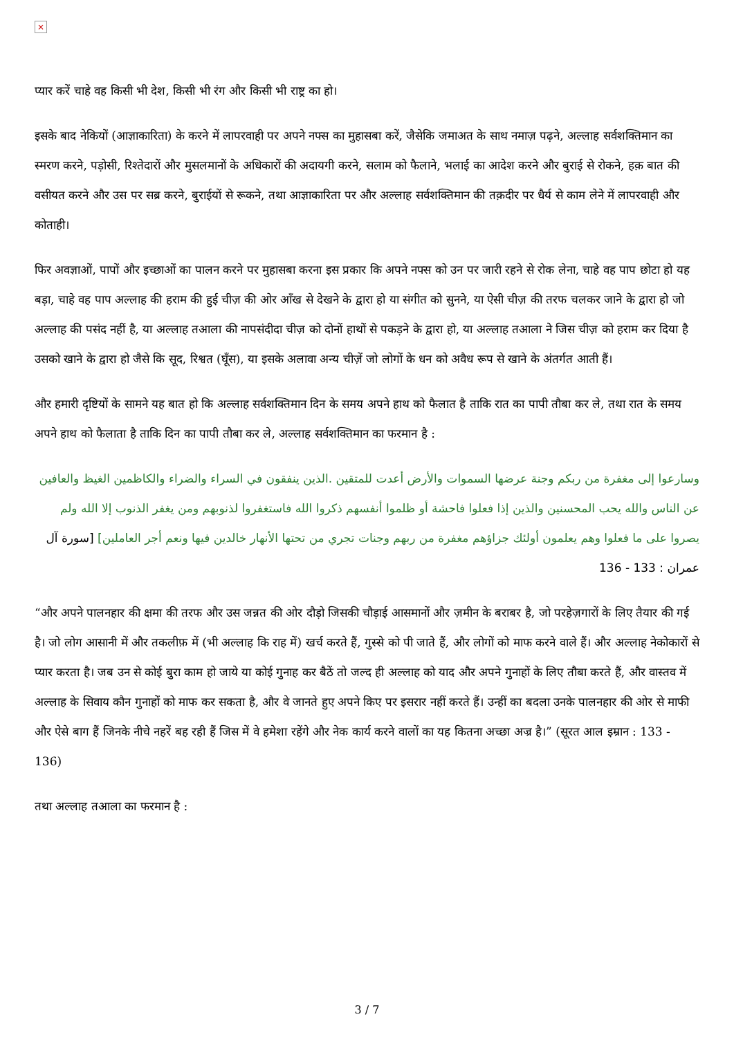×
प्यार करें चाहे वह किसी भी देश, किसी भी रंग और किसी भी राष्ट्र का हो।
इसके बाद नेकियों (आज्ञाकारिता) के करने में लापरवाही पर अपने नफ्स का मुहासबा करें, जैसेकि जमाअत के साथ नमाज़ पढ़ने, अल्लाह सर्वशक्तिमान का स्मरण करने, पड़ोसी, रिश्तेदारों और मुसलमानों के अधिकारों की अदायगी करने, सलाम को फैलाने, भलाई का आदेश करने और बुराई से रोकने, हक़ बात की वसीयत करने और उस पर सब्र करने, बुराईयों से रूकने, तथा आज्ञाकारिता पर और अल्लाह सर्वशक्तिमान की तक़दीर पर धैर्य से काम लेने में लापरवाही और कोताही।
फिर अवज्ञाओं, पापों और इच्छाओं का पालन करने पर मुहासबा करना इस प्रकार कि अपने नफ्स को उन पर जारी रहने से रोक लेना, चाहे वह पाप छोटा हो यह बड़ा, चाहे वह पाप अल्लाह की हराम की हुई चीज़ की ओर आँख से देखने के द्वारा हो या संगीत को सुनने, या ऐसी चीज़ की तरफ चलकर जाने के द्वारा हो जो अल्लाह की पसंद नहीं है, या अल्लाह तआला की नापसंदीदा चीज़ को दोनों हाथों से पकड़ने के द्वारा हो, या अल्लाह तआला ने जिस चीज़ को हराम कर दिया है उसको खाने के द्वारा हो जैसे कि सूद, रिश्वत (घूँस), या इसके अलावा अन्य चीज़ें जो लोगों के धन को अवैध रूप से खाने के अंतर्गत आती हैं।
और हमारी दृष्टियों के सामने यह बात हो कि अल्लाह सर्वशक्तिमान दिन के समय अपने हाथ को फैलात है ताकि रात का पापी तौबा कर ले, तथा रात के समय अपने हाथ को फैलाता है ताकि दिन का पापी तौबा कर ले, अल्लाह सर्वशक्तिमान का फरमान है :
وسارعوا إلى مغفرة من ربكم وجنة عرضها السموات والأرض أعدت للمتقين .الذين ينفقون في السراء والضراء والكاظمين الغيظ والعافين عن الناس والله يحب المحسنين والذين إذا فعلوا فاحشة أو ظلموا أنفسهم ذكروا الله فاستغفروا لذنوبهم ومن يغفر الذنوب إلا الله ولم يصروا على ما فعلوا وهم يعلمون أولئك جزاؤهم مغفرة من ربهم وجنات تجري من تحتها الأنهار خالدين فيها ونعم أجر العاملين] [سورة آل عمران : 133 - 136
“और अपने पालनहार की क्षमा की तरफ और उस जन्नत की ओर दौड़ो जिसकी चौड़ाई आसमानों और ज़मीन के बराबर है, जो परहेज़गारों के लिए तैयार की गई है। जो लोग आसानी में और तकलीफ़ में (भी अल्लाह कि राह में) खर्च करते हैं, गुस्से को पी जाते हैं, और लोगों को माफ करने वाले हैं। और अल्लाह नेकोकारों से प्यार करता है। जब उन से कोई बुरा काम हो जाये या कोई गुनाह कर बैठें तो जल्द ही अल्लाह को याद और अपने गुनाहों के लिए तौबा करते हैं, और वास्तव में अल्लाह के सिवाय कौन गुनाहों को माफ कर सकता है, और वे जानते हुए अपने किए पर इसरार नहीं करते हैं। उन्हीं का बदला उनके पालनहार की ओर से माफी और ऐसे बाग हैं जिनके नीचे नहरें बह रही हैं जिस में वे हमेशा रहेंगे और नेक कार्य करने वालों का यह कितना अच्छा अज्र है।” (सूरत आल इम्रान : 133 - 136)
तथा अल्लाह तआला का फरमान है :
3 / 7